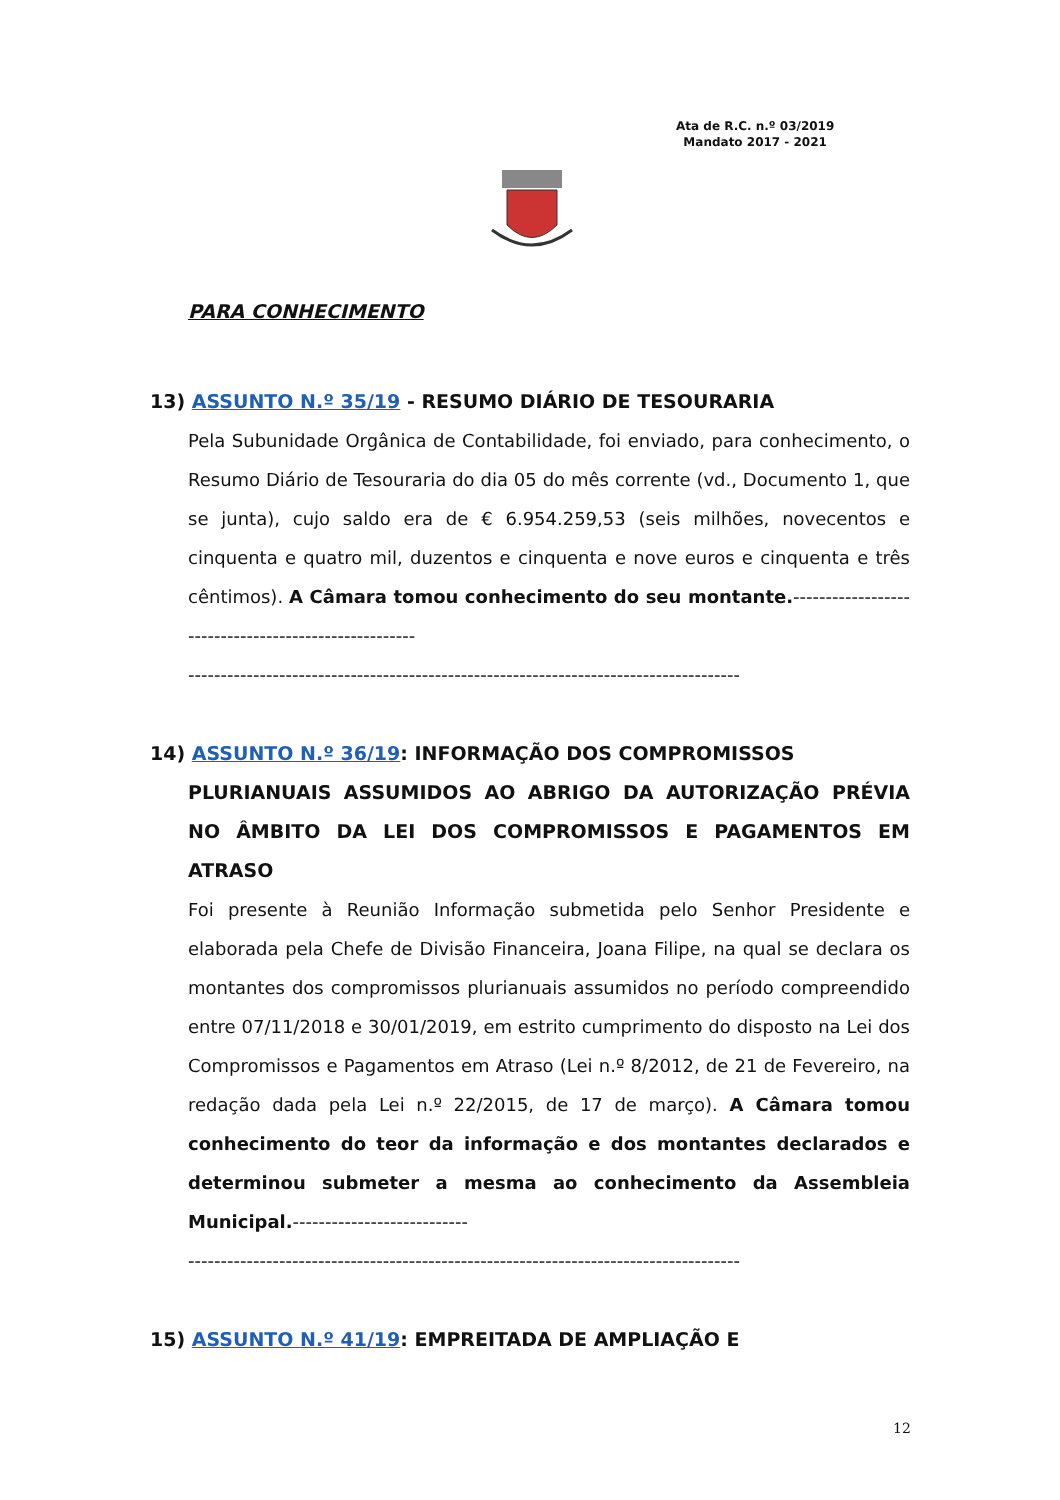Ata de R.C. n.º 03/2019
Mandato 2017 - 2021
PARA CONHECIMENTO
13) ASSUNTO N.º 35/19 - RESUMO DIÁRIO DE TESOURARIA
Pela Subunidade Orgânica de Contabilidade, foi enviado, para conhecimento, o Resumo Diário de Tesouraria do dia 05 do mês corrente (vd., Documento 1, que se junta), cujo saldo era de € 6.954.259,53 (seis milhões, novecentos e cinquenta e quatro mil, duzentos e cinquenta e nove euros e cinquenta e três cêntimos). A Câmara tomou conhecimento do seu montante.-----------------------------------------------------
-------------------------------------------------------------------------------------
14) ASSUNTO N.º 36/19: INFORMAÇÃO DOS COMPROMISSOS
PLURIANUAIS ASSUMIDOS AO ABRIGO DA AUTORIZAÇÃO PRÉVIA NO ÂMBITO DA LEI DOS COMPROMISSOS E PAGAMENTOS EM ATRASO
Foi presente à Reunião Informação submetida pelo Senhor Presidente e elaborada pela Chefe de Divisão Financeira, Joana Filipe, na qual se declara os montantes dos compromissos plurianuais assumidos no período compreendido entre 07/11/2018 e 30/01/2019, em estrito cumprimento do disposto na Lei dos Compromissos e Pagamentos em Atraso (Lei n.º 8/2012, de 21 de Fevereiro, na redação dada pela Lei n.º 22/2015, de 17 de março). A Câmara tomou conhecimento do teor da informação e dos montantes declarados e determinou submeter a mesma ao conhecimento da Assembleia Municipal.---------------------------
-------------------------------------------------------------------------------------
15) ASSUNTO N.º 41/19: EMPREITADA DE AMPLIAÇÃO E
12